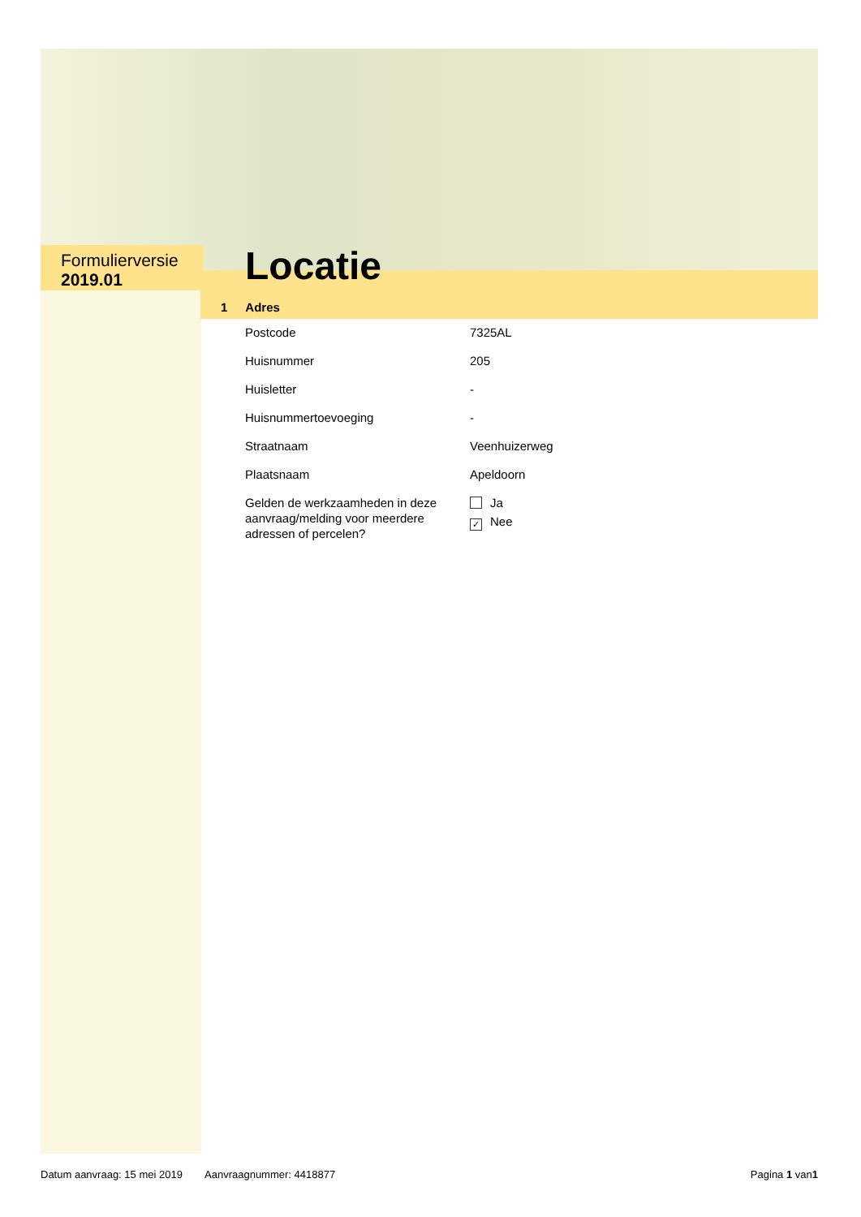Formulierversie
2019.01
Locatie
1 Adres
Postcode 7325AL
Huisnummer 205
Huisletter -
Huisnummertoevoeging -
Straatnaam Veenhuizerweg
Plaatsnaam Apeldoorn
Gelden de werkzaamheden in deze aanvraag/melding voor meerdere adressen of percelen?
Ja
✓ Nee
Datum aanvraag: 15 mei 2019 Aanvraagnummer: 4418877 Pagina 1 van1